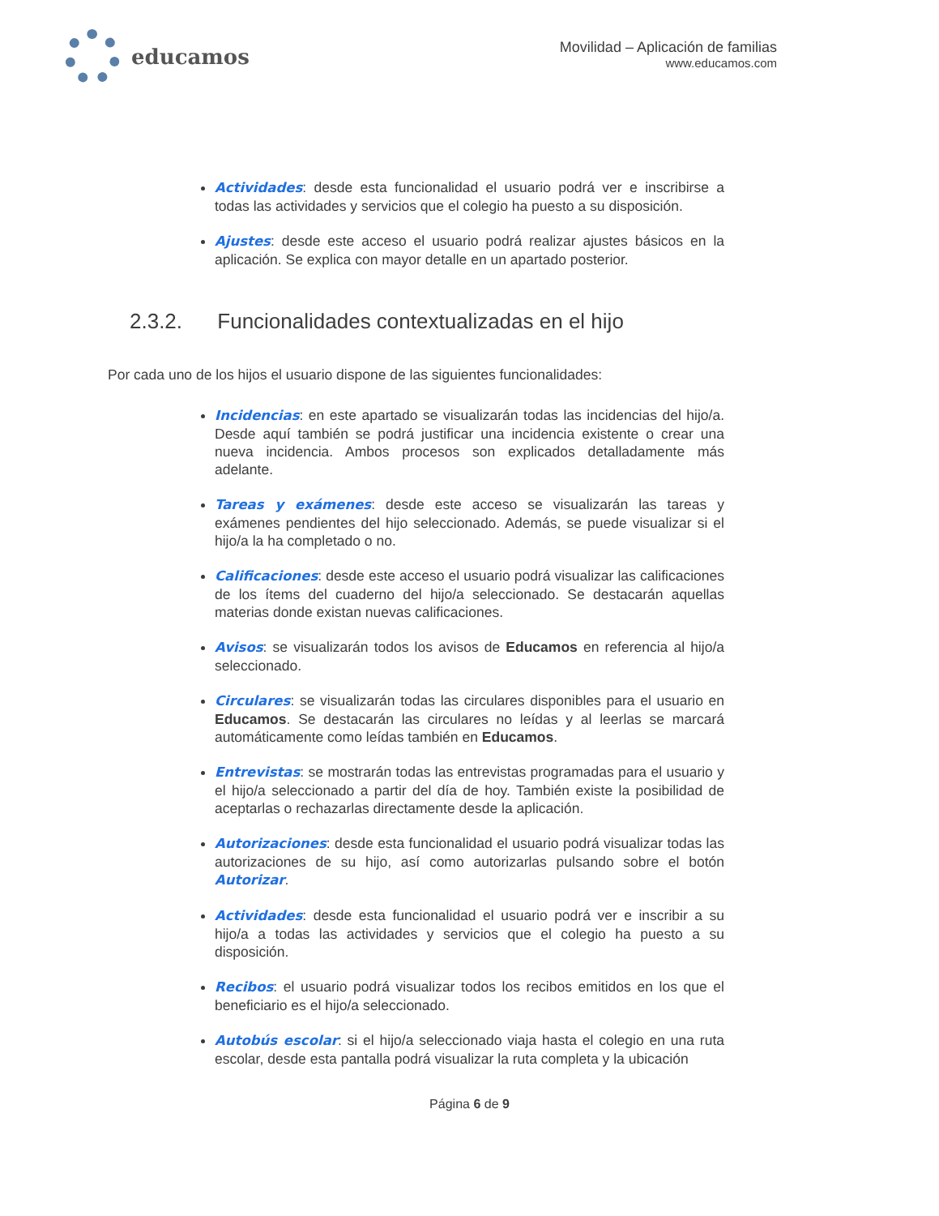educamos
Movilidad – Aplicación de familias
www.educamos.com
Actividades: desde esta funcionalidad el usuario podrá ver e inscribirse a todas las actividades y servicios que el colegio ha puesto a su disposición.
Ajustes: desde este acceso el usuario podrá realizar ajustes básicos en la aplicación. Se explica con mayor detalle en un apartado posterior.
2.3.2. Funcionalidades contextualizadas en el hijo
Por cada uno de los hijos el usuario dispone de las siguientes funcionalidades:
Incidencias: en este apartado se visualizarán todas las incidencias del hijo/a. Desde aquí también se podrá justificar una incidencia existente o crear una nueva incidencia. Ambos procesos son explicados detalladamente más adelante.
Tareas y exámenes: desde este acceso se visualizarán las tareas y exámenes pendientes del hijo seleccionado. Además, se puede visualizar si el hijo/a la ha completado o no.
Calificaciones: desde este acceso el usuario podrá visualizar las calificaciones de los ítems del cuaderno del hijo/a seleccionado. Se destacarán aquellas materias donde existan nuevas calificaciones.
Avisos: se visualizarán todos los avisos de Educamos en referencia al hijo/a seleccionado.
Circulares: se visualizarán todas las circulares disponibles para el usuario en Educamos. Se destacarán las circulares no leídas y al leerlas se marcará automáticamente como leídas también en Educamos.
Entrevistas: se mostrarán todas las entrevistas programadas para el usuario y el hijo/a seleccionado a partir del día de hoy. También existe la posibilidad de aceptarlas o rechazarlas directamente desde la aplicación.
Autorizaciones: desde esta funcionalidad el usuario podrá visualizar todas las autorizaciones de su hijo, así como autorizarlas pulsando sobre el botón Autorizar.
Actividades: desde esta funcionalidad el usuario podrá ver e inscribir a su hijo/a a todas las actividades y servicios que el colegio ha puesto a su disposición.
Recibos: el usuario podrá visualizar todos los recibos emitidos en los que el beneficiario es el hijo/a seleccionado.
Autobús escolar: si el hijo/a seleccionado viaja hasta el colegio en una ruta escolar, desde esta pantalla podrá visualizar la ruta completa y la ubicación
Página 6 de 9